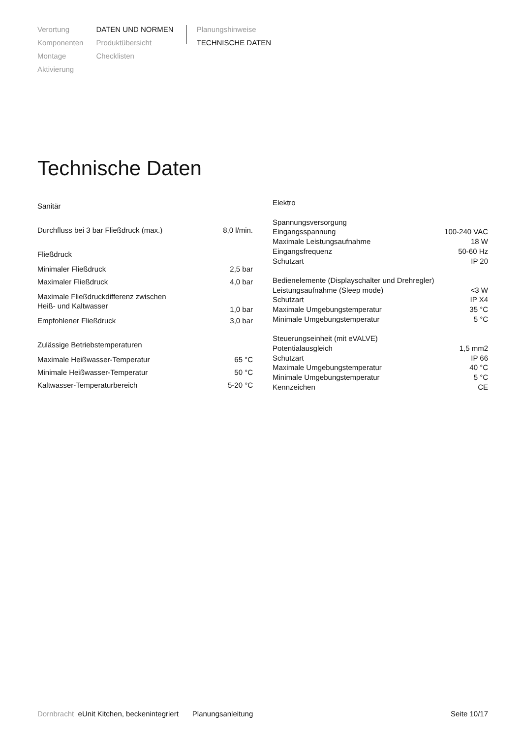Verortung
Komponenten
Montage
Aktivierung
DATEN UND NORMEN
Produktübersicht
Checklisten
Planungshinweise
TECHNISCHE DATEN
Technische Daten
| Sanitär | |
| Durchfluss bei 3 bar Fließdruck (max.) | 8,0 l/min. |
| Fließdruck | |
| Minimaler Fließdruck | 2,5 bar |
| Maximaler Fließdruck | 4,0 bar |
| Maximale Fließdruckdifferenz zwischen Heiß- und Kaltwasser | 1,0 bar |
| Empfohlener Fließdruck | 3,0 bar |
| Zulässige Betriebstemperaturen | |
| Maximale Heißwasser-Temperatur | 65 °C |
| Minimale Heißwasser-Temperatur | 50 °C |
| Kaltwasser-Temperaturbereich | 5-20 °C |
| Elektro | |
| Spannungsversorgung | |
| Eingangsspannung | 100-240 VAC |
| Maximale Leistungsaufnahme | 18 W |
| Eingangsfrequenz | 50-60 Hz |
| Schutzart | IP 20 |
| Bedienelemente (Displayschalter und Drehregler) | |
| Leistungsaufnahme (Sleep mode) | <3 W |
| Schutzart | IP X4 |
| Maximale Umgebungstemperatur | 35 °C |
| Minimale Umgebungstemperatur | 5 °C |
| Steuerungseinheit (mit eVALVE) | |
| Potentialausgleich | 1,5 mm2 |
| Schutzart | IP 66 |
| Maximale Umgebungstemperatur | 40 °C |
| Minimale Umgebungstemperatur | 5 °C |
| Kennzeichen | CE |
Dornbracht eUnit Kitchen, beckenintegriert Planungsanleitung Seite 10/17